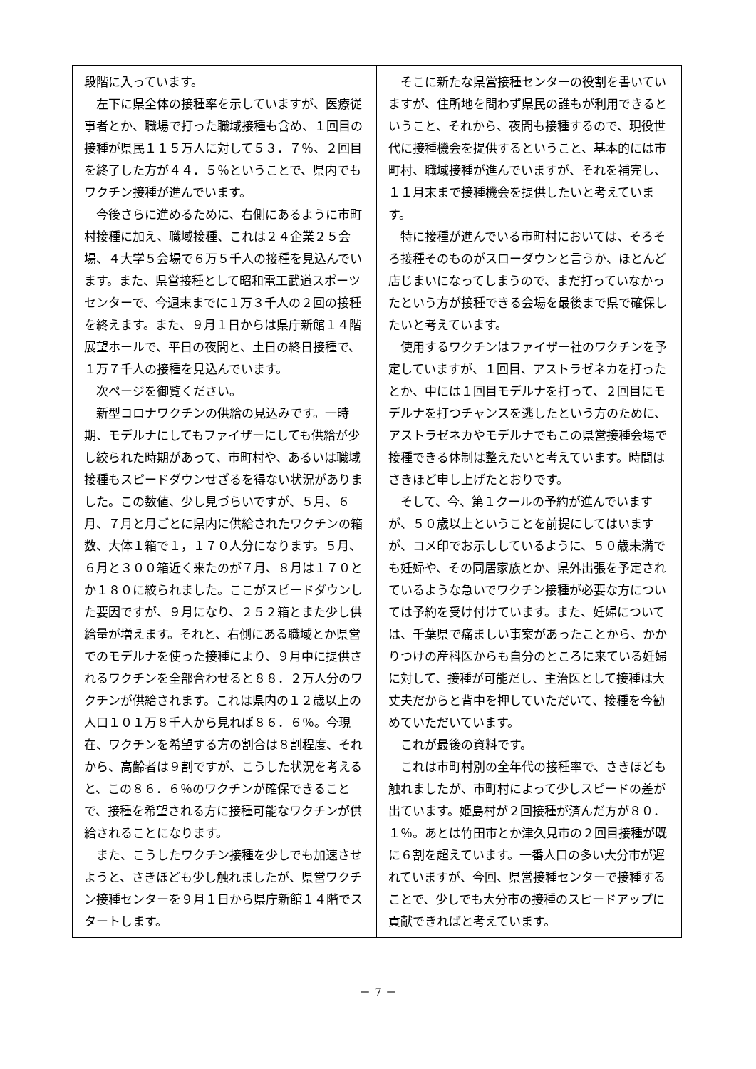段階に入っています。
左下に県全体の接種率を示していますが、医療従事者とか、職場で打った職域接種も含め、１回目の接種が県民１１５万人に対して５３．７％、２回目を終了した方が４４．５％ということで、県内でもワクチン接種が進んでいます。
今後さらに進めるために、右側にあるように市町村接種に加え、職域接種、これは２４企業２５会場、４大学５会場で６万５千人の接種を見込んでいます。また、県営接種として昭和電工武道スポーツセンターで、今週末までに１万３千人の２回の接種を終えます。また、９月１日からは県庁新館１４階展望ホールで、平日の夜間と、土日の終日接種で、１万７千人の接種を見込んでいます。
次ページを御覧ください。
新型コロナワクチンの供給の見込みです。一時期、モデルナにしてもファイザーにしても供給が少し絞られた時期があって、市町村や、あるいは職域接種もスピードダウンせざるを得ない状況がありました。この数値、少し見づらいですが、５月、６月、７月と月ごとに県内に供給されたワクチンの箱数、大体１箱で１，１７０人分になります。５月、６月と３００箱近く来たのが７月、８月は１７０とか１８０に絞られました。ここがスピードダウンした要因ですが、９月になり、２５２箱とまた少し供給量が増えます。それと、右側にある職域とか県営でのモデルナを使った接種により、９月中に提供されるワクチンを全部合わせると８８．２万人分のワクチンが供給されます。これは県内の１２歳以上の人口１０１万８千人から見れば８６．６％。今現在、ワクチンを希望する方の割合は８割程度、それから、高齢者は９割ですが、こうした状況を考えると、この８６．６％のワクチンが確保できることで、接種を希望される方に接種可能なワクチンが供給されることになります。
また、こうしたワクチン接種を少しでも加速させようと、さきほども少し触れましたが、県営ワクチン接種センターを９月１日から県庁新館１４階でスタートします。
そこに新たな県営接種センターの役割を書いていますが、住所地を問わず県民の誰もが利用できるということ、それから、夜間も接種するので、現役世代に接種機会を提供するということ、基本的には市町村、職域接種が進んでいますが、それを補完し、１１月末まで接種機会を提供したいと考えています。
特に接種が進んでいる市町村においては、そろそろ接種そのものがスローダウンと言うか、ほとんど店じまいになってしまうので、まだ打っていなかったという方が接種できる会場を最後まで県で確保したいと考えています。
使用するワクチンはファイザー社のワクチンを予定していますが、１回目、アストラゼネカを打ったとか、中には１回目モデルナを打って、２回目にモデルナを打つチャンスを逃したという方のために、アストラゼネカやモデルナでもこの県営接種会場で接種できる体制は整えたいと考えています。時間はさきほど申し上げたとおりです。
そして、今、第１クールの予約が進んでいますが、５０歳以上ということを前提にしてはいますが、コメ印でお示ししているように、５０歳未満でも妊婦や、その同居家族とか、県外出張を予定されているような急いでワクチン接種が必要な方については予約を受け付けています。また、妊婦については、千葉県で痛ましい事案があったことから、かかりつけの産科医からも自分のところに来ている妊婦に対して、接種が可能だし、主治医として接種は大丈夫だからと背中を押していただいて、接種を今勧めていただいています。
これが最後の資料です。
これは市町村別の全年代の接種率で、さきほども触れましたが、市町村によって少しスピードの差が出ています。姫島村が２回接種が済んだ方が８０．１％。あとは竹田市とか津久見市の２回目接種が既に６割を超えています。一番人口の多い大分市が遅れていますが、今回、県営接種センターで接種することで、少しでも大分市の接種のスピードアップに貢献できればと考えています。
－ 7 －